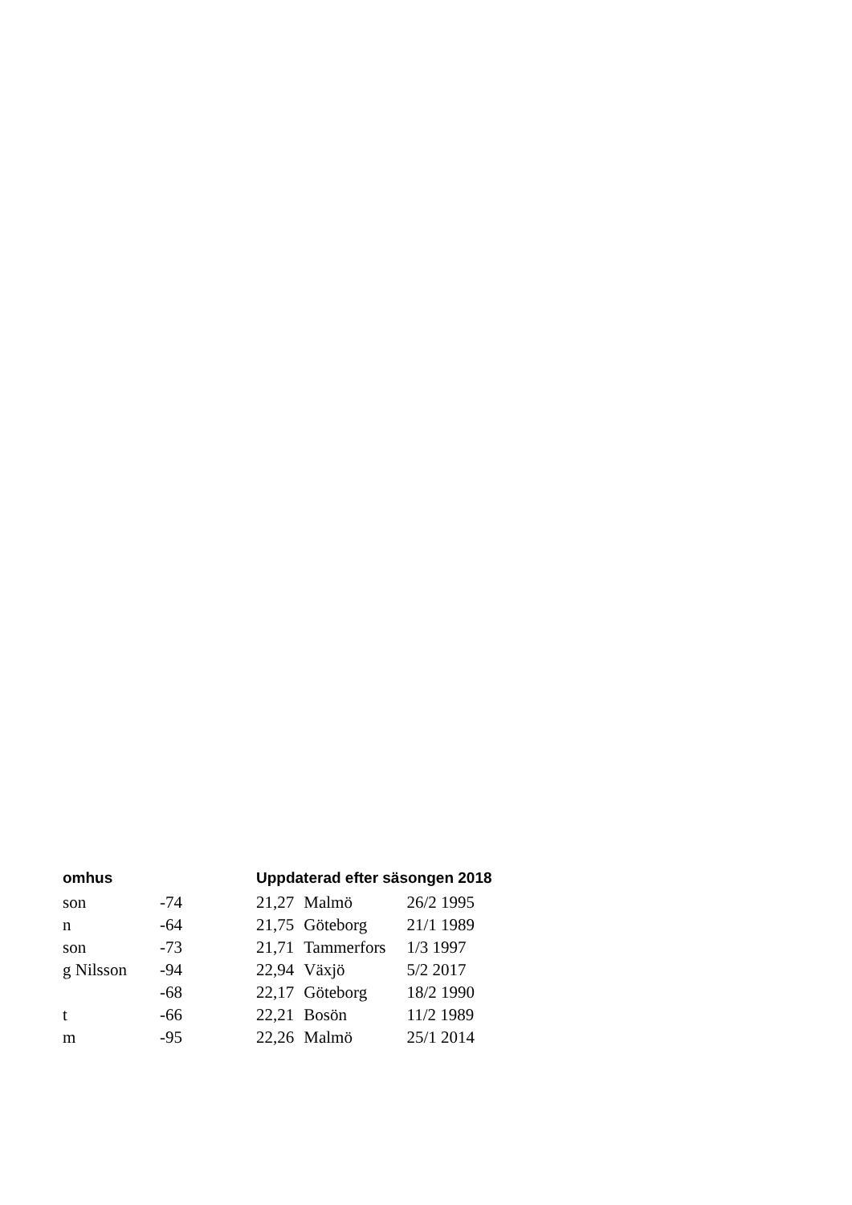| omhus | | Uppdaterad efter säsongen 2018 | | |
| --- | --- | --- | --- | --- |
| son | -74 | 21,27 | Malmö | 26/2 1995 |
| n | -64 | 21,75 | Göteborg | 21/1 1989 |
| son | -73 | 21,71 | Tammerfors | 1/3 1997 |
| g Nilsson | -94 | 22,94 | Växjö | 5/2 2017 |
| | -68 | 22,17 | Göteborg | 18/2 1990 |
| t | -66 | 22,21 | Bosön | 11/2 1989 |
| m | -95 | 22,26 | Malmö | 25/1 2014 |